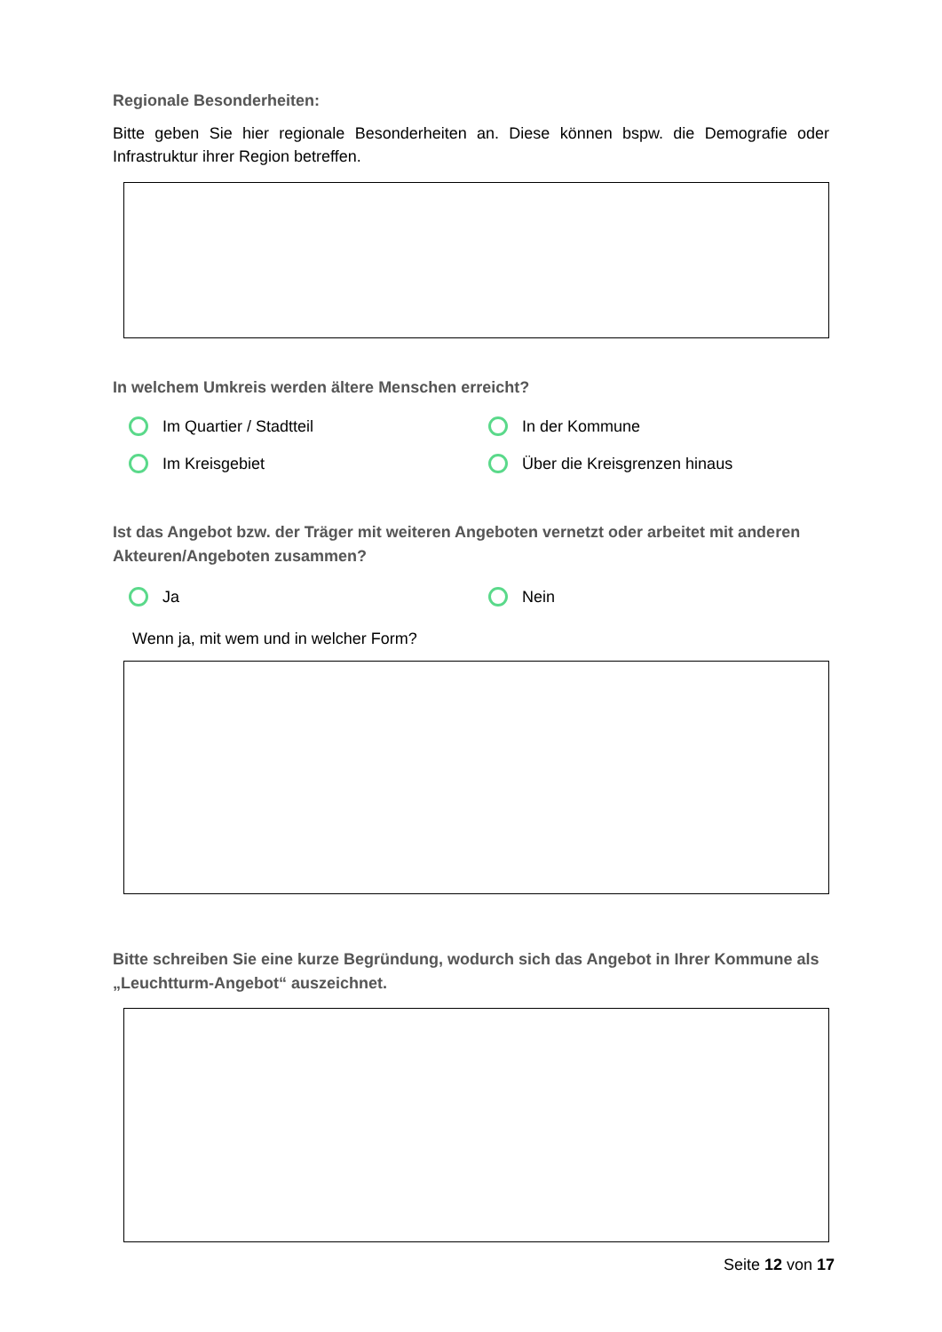Regionale Besonderheiten:
Bitte geben Sie hier regionale Besonderheiten an. Diese können bspw. die Demografie oder Infrastruktur ihrer Region betreffen.
In welchem Umkreis werden ältere Menschen erreicht?
Im Quartier / Stadtteil
In der Kommune
Im Kreisgebiet
Über die Kreisgrenzen hinaus
Ist das Angebot bzw. der Träger mit weiteren Angeboten vernetzt oder arbeitet mit anderen Akteuren/Angeboten zusammen?
Ja
Nein
Wenn ja, mit wem und in welcher Form?
Bitte schreiben Sie eine kurze Begründung, wodurch sich das Angebot in Ihrer Kommune als „Leuchtturm-Angebot“ auszeichnet.
Seite 12 von 17